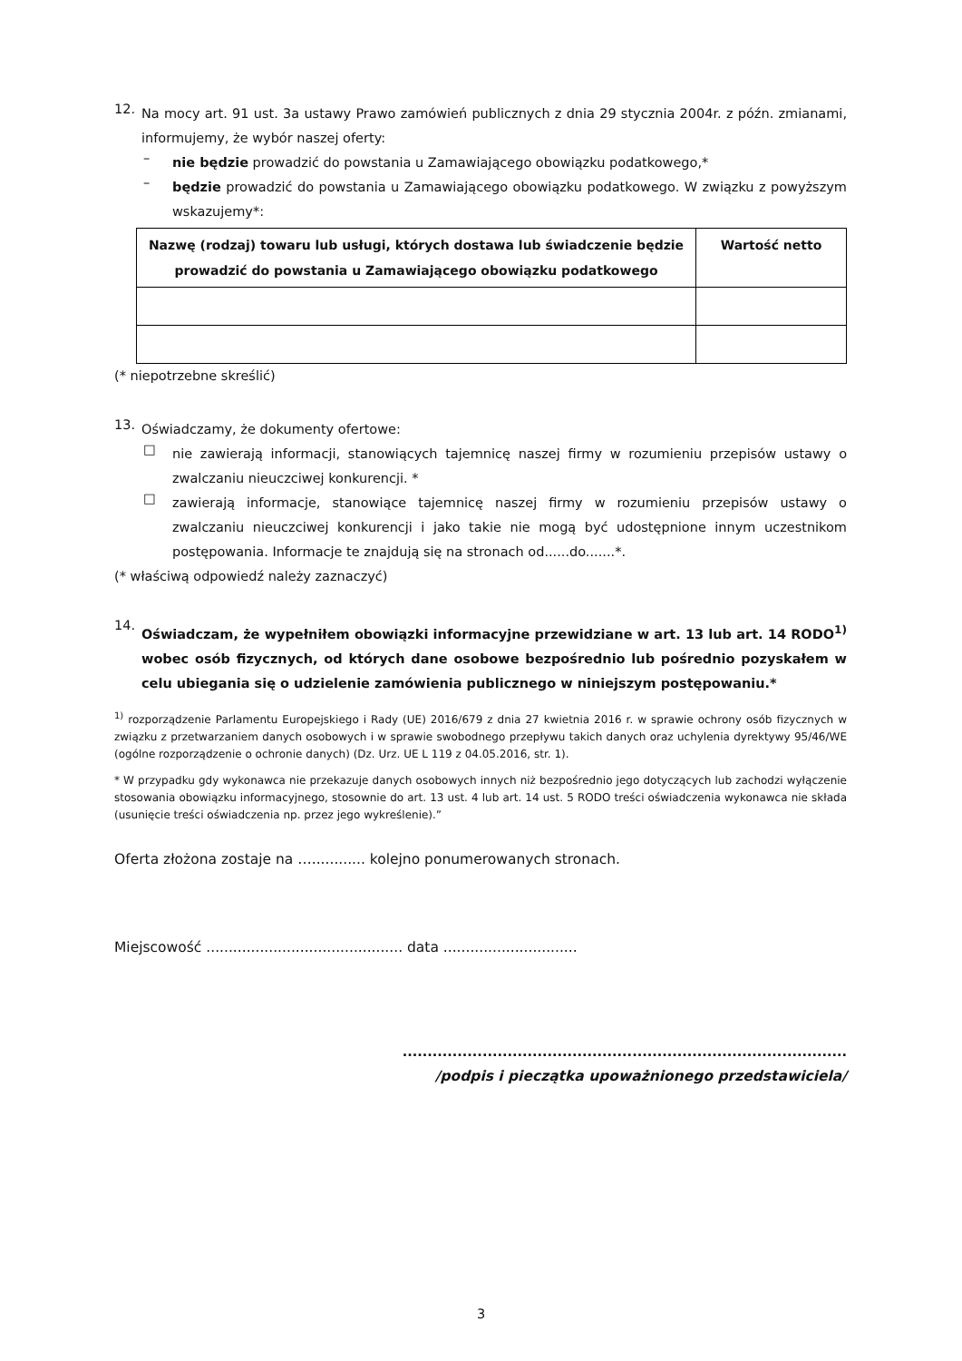12.
Na mocy art. 91 ust. 3a ustawy Prawo zamówień publicznych z dnia 29 stycznia 2004r. z późn. zmianami, informujemy, że wybór naszej oferty:
–
nie będzie prowadzić do powstania u Zamawiającego obowiązku podatkowego,*
–
będzie prowadzić do powstania u Zamawiającego obowiązku podatkowego. W związku z powyższym wskazujemy*:
| Nazwę (rodzaj) towaru lub usługi, których dostawa lub świadczenie będzie prowadzić do powstania u Zamawiającego obowiązku podatkowego | Wartość netto |
| --- | --- |
(* niepotrzebne skreślić)
13.
Oświadczamy, że dokumenty ofertowe:
□
nie zawierają informacji, stanowiących tajemnicę naszej firmy w rozumieniu przepisów ustawy o zwalczaniu nieuczciwej konkurencji. *
□
zawierają informacje, stanowiące tajemnicę naszej firmy w rozumieniu przepisów ustawy o zwalczaniu nieuczciwej konkurencji i jako takie nie mogą być udostępnione innym uczestnikom postępowania. Informacje te znajdują się na stronach od......do.......*.
(* właściwą odpowiedź należy zaznaczyć)
14.
Oświadczam, że wypełniłem obowiązki informacyjne przewidziane w art. 13 lub art. 14 RODO<sup>1)</sup> wobec osób fizycznych, od których dane osobowe bezpośrednio lub pośrednio pozyskałem w celu ubiegania się o udzielenie zamówienia publicznego w niniejszym postępowaniu.*
<sup>1)</sup> rozporządzenie Parlamentu Europejskiego i Rady (UE) 2016/679 z dnia 27 kwietnia 2016 r. w sprawie ochrony osób fizycznych w związku z przetwarzaniem danych osobowych i w sprawie swobodnego przepływu takich danych oraz uchylenia dyrektywy 95/46/WE (ogólne rozporządzenie o ochronie danych) (Dz. Urz. UE L 119 z 04.05.2016, str. 1).
* W przypadku gdy wykonawca nie przekazuje danych osobowych innych niż bezpośrednio jego dotyczących lub zachodzi wyłączenie stosowania obowiązku informacyjnego, stosownie do art. 13 ust. 4 lub art. 14 ust. 5 RODO treści oświadczenia wykonawca nie składa (usunięcie treści oświadczenia np. przez jego wykreślenie).”
Oferta złożona zostaje na …............ kolejno ponumerowanych stronach.
Miejscowość ............................................ data ..............................
.........................................................................................
/podpis i pieczątka upoważnionego przedstawiciela/
3